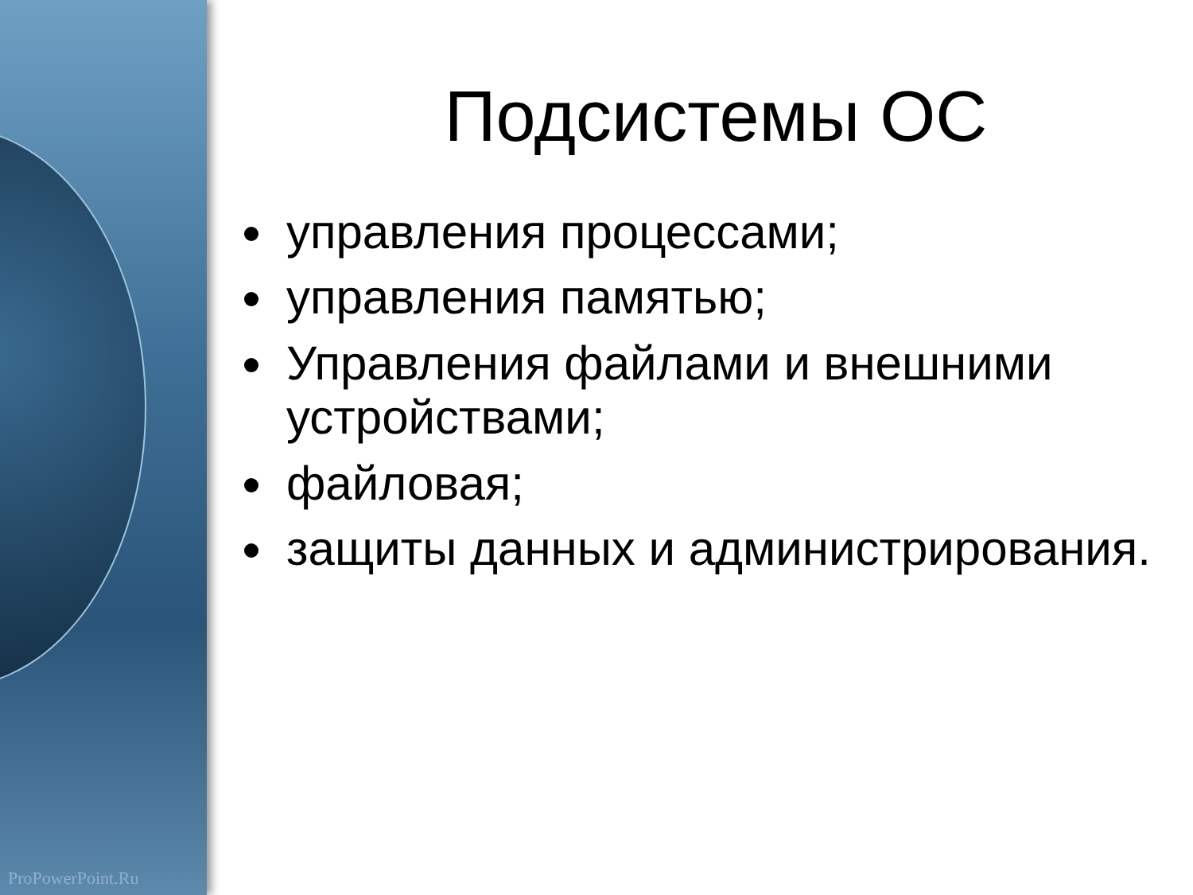ProPowerPoint.Ru
Подсистемы ОС
управления процессами;
управления памятью;
Управления файлами и внешними устройствами;
файловая;
защиты данных и администрирования.